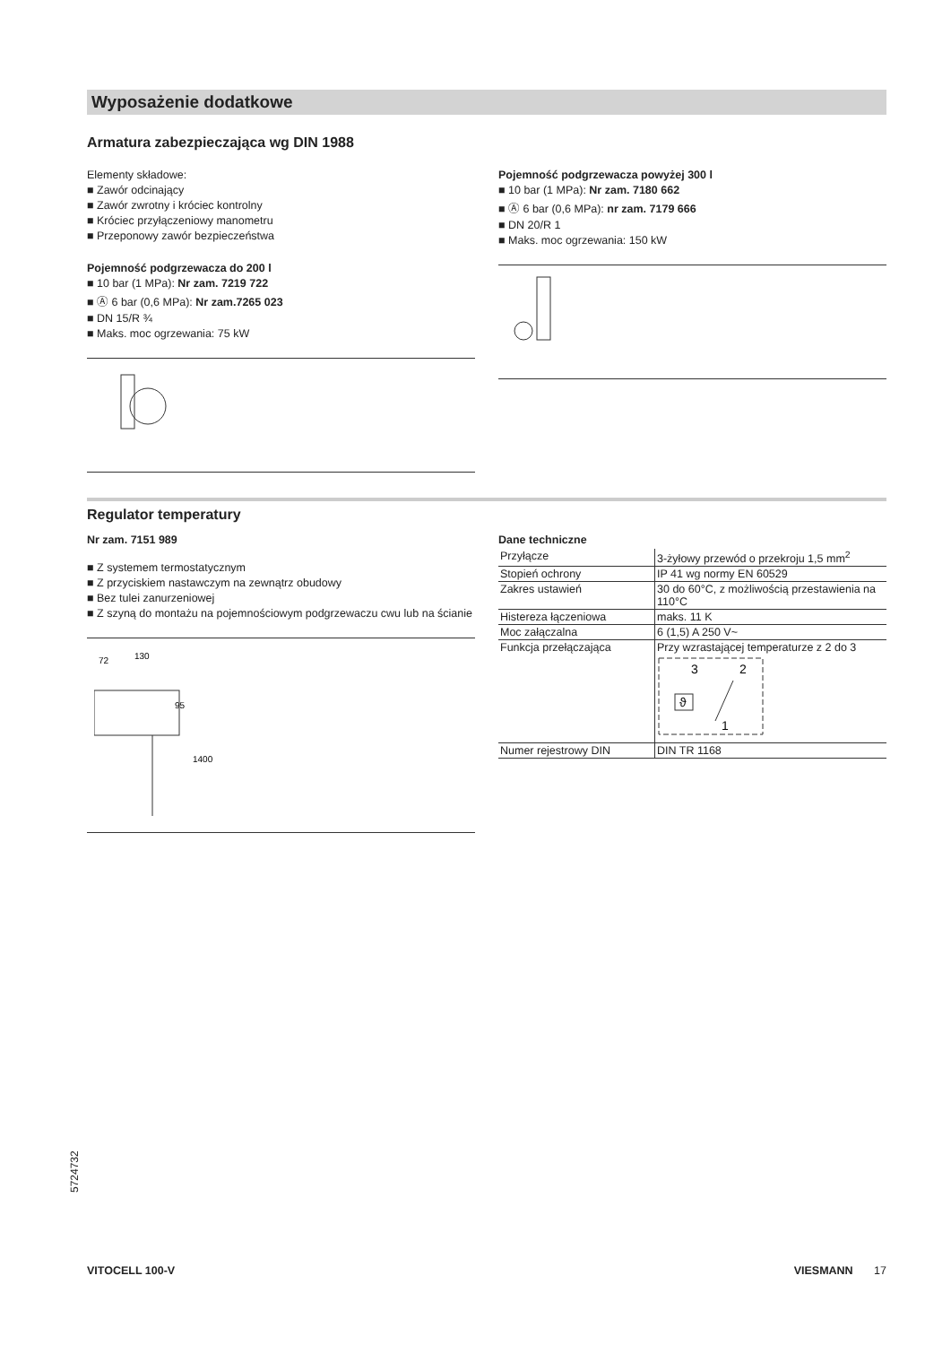Wyposażenie dodatkowe
Armatura zabezpieczająca wg DIN 1988
Elementy składowe:
■ Zawór odcinający
■ Zawór zwrotny i króciec kontrolny
■ Króciec przyłączeniowy manometru
■ Przeponowy zawór bezpieczeństwa
Pojemność podgrzewacza do 200 l
■ 10 bar (1 MPa): Nr zam. 7219 722
■ Ⓐ 6 bar (0,6 MPa): Nr zam.7265 023
■ DN 15/R ¾
■ Maks. moc ogrzewania: 75 kW
Pojemność podgrzewacza powyżej 300 l
■ 10 bar (1 MPa): Nr zam. 7180 662
■ Ⓐ 6 bar (0,6 MPa): nr zam. 7179 666
■ DN 20/R 1
■ Maks. moc ogrzewania: 150 kW
Regulator temperatury
Nr zam. 7151 989
■ Z systemem termostatycznym
■ Z przyciskiem nastawczym na zewnątrz obudowy
■ Bez tulei zanurzeniowej
■ Z szyną do montażu na pojemnościowym podgrzewaczu cwu lub na ścianie
72
130
95
1400
Dane techniczne
| Przyłącze | 3-żyłowy przewód o przekroju 1,5 mm<sup>2</sup> |
| Stopień ochrony | IP 41 wg normy EN 60529 |
| Zakres ustawień | 30 do 60°C, z możliwością przestawie­nia na 110°C |
| Histereza łączeniowa | maks. 11 K |
| Moc załączalna | 6 (1,5) A 250 V~ |
| Funkcja przełączająca | Przy wzrastającej temperaturze z 2 do 3 3 2 1 ϑ |
| Numer rejestrowy DIN | DIN TR 1168 |
5724732
VITOCELL 100-V VIESMANN 17